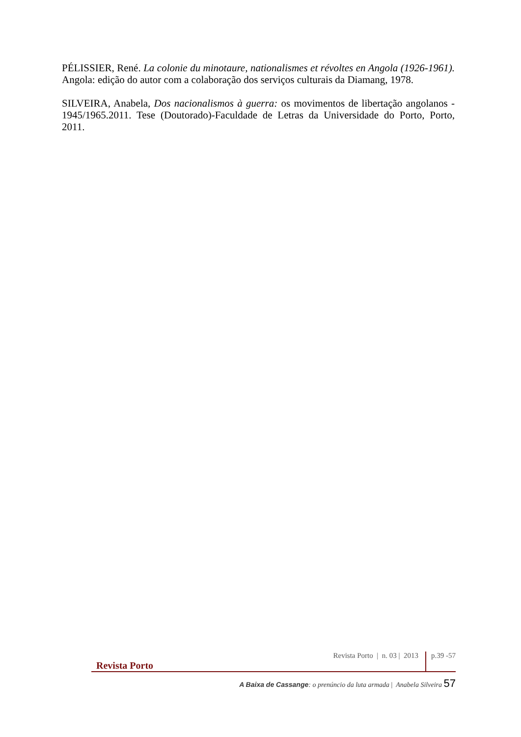PÉLISSIER, René. La colonie du minotaure, nationalismes et révoltes en Angola (1926-1961). Angola: edição do autor com a colaboração dos serviços culturais da Diamang, 1978.
SILVEIRA, Anabela, Dos nacionalismos à guerra: os movimentos de libertação angolanos - 1945/1965.2011. Tese (Doutorado)-Faculdade de Letras da Universidade do Porto, Porto, 2011.
Revista Porto Revista Porto | n. 03 | 2013 p.39 -57
A Baixa de Cassange: o prenúncio da luta armada | Anabela Silveira 57